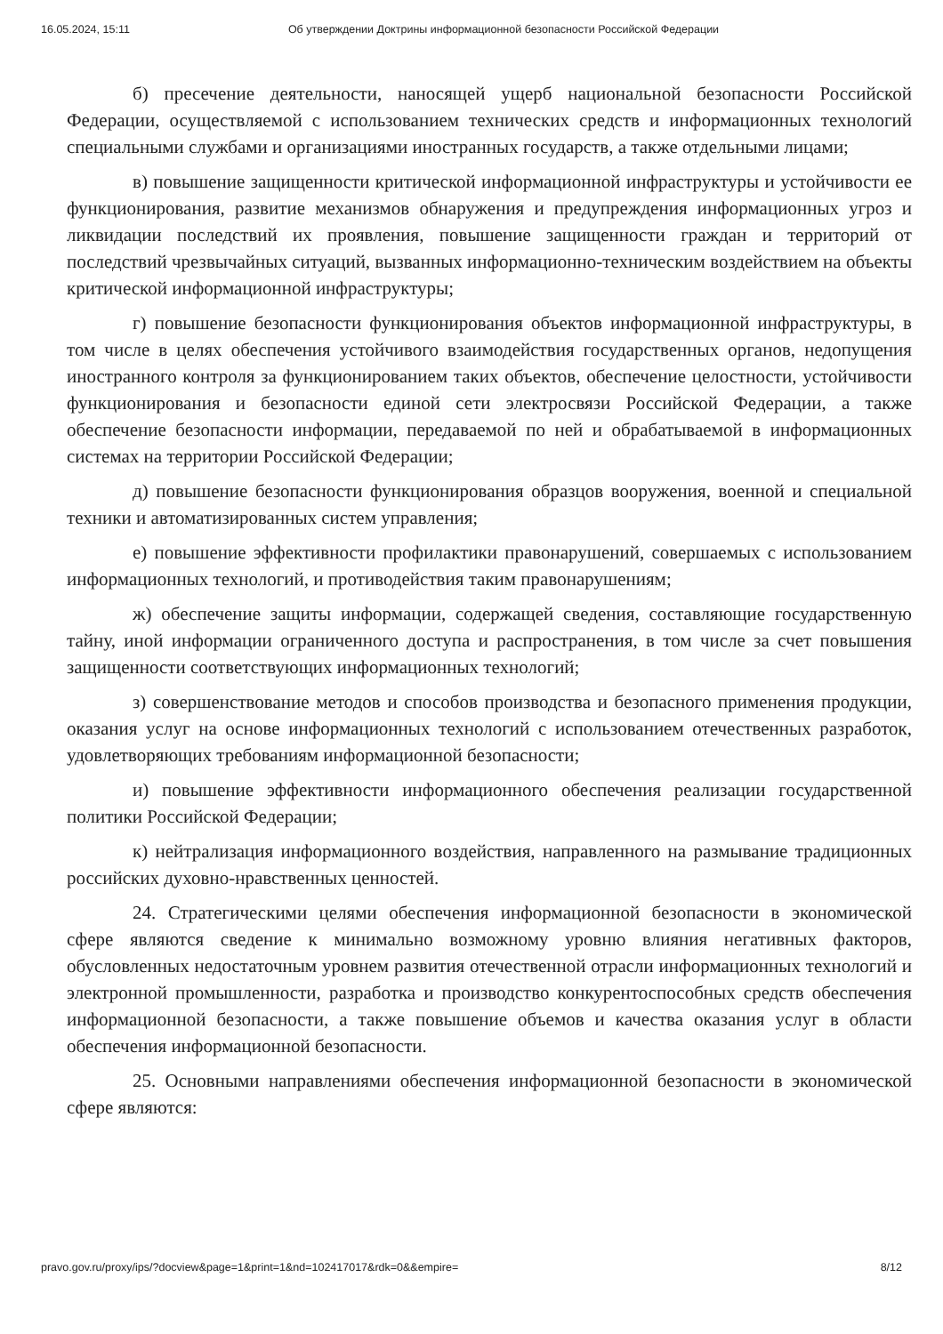16.05.2024, 15:11 Об утверждении Доктрины информационной безопасности Российской Федерации
б) пресечение деятельности, наносящей ущерб национальной безопасности Российской Федерации, осуществляемой с использованием технических средств и информационных технологий специальными службами и организациями иностранных государств, а также отдельными лицами;
в) повышение защищенности критической информационной инфраструктуры и устойчивости ее функционирования, развитие механизмов обнаружения и предупреждения информационных угроз и ликвидации последствий их проявления, повышение защищенности граждан и территорий от последствий чрезвычайных ситуаций, вызванных информационно-техническим воздействием на объекты критической информационной инфраструктуры;
г) повышение безопасности функционирования объектов информационной инфраструктуры, в том числе в целях обеспечения устойчивого взаимодействия государственных органов, недопущения иностранного контроля за функционированием таких объектов, обеспечение целостности, устойчивости функционирования и безопасности единой сети электросвязи Российской Федерации, а также обеспечение безопасности информации, передаваемой по ней и обрабатываемой в информационных системах на территории Российской Федерации;
д) повышение безопасности функционирования образцов вооружения, военной и специальной техники и автоматизированных систем управления;
е) повышение эффективности профилактики правонарушений, совершаемых с использованием информационных технологий, и противодействия таким правонарушениям;
ж) обеспечение защиты информации, содержащей сведения, составляющие государственную тайну, иной информации ограниченного доступа и распространения, в том числе за счет повышения защищенности соответствующих информационных технологий;
з) совершенствование методов и способов производства и безопасного применения продукции, оказания услуг на основе информационных технологий с использованием отечественных разработок, удовлетворяющих требованиям информационной безопасности;
и) повышение эффективности информационного обеспечения реализации государственной политики Российской Федерации;
к) нейтрализация информационного воздействия, направленного на размывание традиционных российских духовно-нравственных ценностей.
24. Стратегическими целями обеспечения информационной безопасности в экономической сфере являются сведение к минимально возможному уровню влияния негативных факторов, обусловленных недостаточным уровнем развития отечественной отрасли информационных технологий и электронной промышленности, разработка и производство конкурентоспособных средств обеспечения информационной безопасности, а также повышение объемов и качества оказания услуг в области обеспечения информационной безопасности.
25. Основными направлениями обеспечения информационной безопасности в экономической сфере являются:
pravo.gov.ru/proxy/ips/?docview&page=1&print=1&nd=102417017&rdk=0&&empire= 8/12